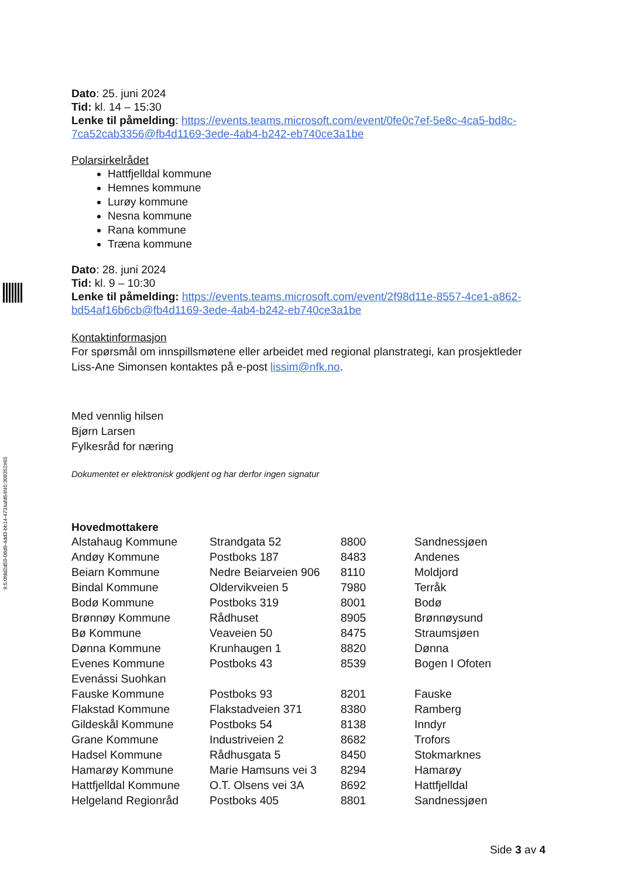9:5:0fdd2d59-08d9-4dd3-bb14-4734afd54f45:308352#65
Dato: 25. juni 2024
Tid: kl. 14 – 15:30
Lenke til påmelding: https://events.teams.microsoft.com/event/0fe0c7ef-5e8c-4ca5-bd8c-7ca52cab3356@fb4d1169-3ede-4ab4-b242-eb740ce3a1be
Polarsirkelrådet
Hattfjelldal kommune
Hemnes kommune
Lurøy kommune
Nesna kommune
Rana kommune
Træna kommune
Dato: 28. juni 2024
Tid: kl. 9 – 10:30
Lenke til påmelding: https://events.teams.microsoft.com/event/2f98d11e-8557-4ce1-a862-bd54af16b6cb@fb4d1169-3ede-4ab4-b242-eb740ce3a1be
Kontaktinformasjon
For spørsmål om innspillsmøtene eller arbeidet med regional planstrategi, kan prosjektleder Liss-Ane Simonsen kontaktes på e-post lissim@nfk.no.
Med vennlig hilsen
Bjørn Larsen
Fylkesråd for næring
Dokumentet er elektronisk godkjent og har derfor ingen signatur
Hovedmottakere
| Alstahaug Kommune | Strandgata 52 | 8800 | Sandnessjøen |
| Andøy Kommune | Postboks 187 | 8483 | Andenes |
| Beiarn Kommune | Nedre Beiarveien 906 | 8110 | Moldjord |
| Bindal Kommune | Oldervikveien 5 | 7980 | Terråk |
| Bodø Kommune | Postboks 319 | 8001 | Bodø |
| Brønnøy Kommune | Rådhuset | 8905 | Brønnøysund |
| Bø Kommune | Veaveien 50 | 8475 | Straumsjøen |
| Dønna Kommune | Krunhaugen 1 | 8820 | Dønna |
| Evenes Kommune | Postboks 43 | 8539 | Bogen I Ofoten |
| Evenássi Suohkan | | | |
| Fauske Kommune | Postboks 93 | 8201 | Fauske |
| Flakstad Kommune | Flakstadveien 371 | 8380 | Ramberg |
| Gildeskål Kommune | Postboks 54 | 8138 | Inndyr |
| Grane Kommune | Industriveien 2 | 8682 | Trofors |
| Hadsel Kommune | Rådhusgata 5 | 8450 | Stokmarknes |
| Hamarøy Kommune | Marie Hamsuns vei 3 | 8294 | Hamarøy |
| Hattfjelldal Kommune | O.T. Olsens vei 3A | 8692 | Hattfjelldal |
| Helgeland Regionråd | Postboks 405 | 8801 | Sandnessjøen |
Side 3 av 4